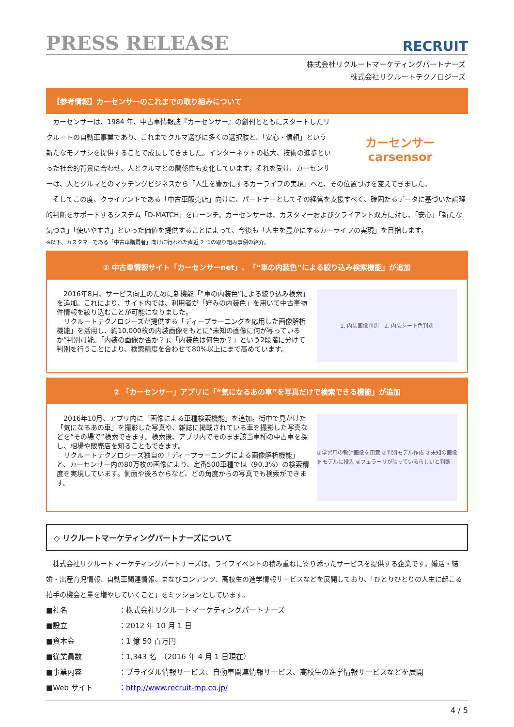PRESS RELEASE
RECRUIT
株式会社リクルートマーケティングパートナーズ
株式会社リクルートテクノロジーズ
【参考情報】カーセンサーのこれまでの取り組みについて
カーセンサー
carsensor
　カーセンサーは、1984 年、中古車情報誌『カーセンサー』の創刊とともにスタートしたリクルートの自動車事業であり、これまでクルマ選びに多くの選択肢と、「安心・信頼」という新たなモノサシを提供することで成長してきました。インターネットの拡大、技術の進歩といった社会的背景に合わせ、人とクルマとの関係性も変化しています。それを受け、カーセンサーは、人とクルマとのマッチングビジネスから「人生を豊かにするカーライフの実現」へと、その位置づけを変えてきました。
　そしてこの度、クライアントである「中古車販売店」向けに、パートナーとしてその経営を支援すべく、確固たるデータに基づいた論理的判断をサポートするシステム「D-MATCH」をローンチ。カーセンサーは、カスタマーおよびクライアント双方に対し、「安心」「新たな気づき」「使いやすさ」といった価値を提供することによって、今後も「人生を豊かにするカーライフの実現」を目指します。
※以下、カスタマーである「中古車購買者」向けに行われた直近 2 つの取り組み事例の紹介。
① 中古車情報サイト「カーセンサーnet」、「“車の内装色”による絞り込み検索機能」が追加
　2016年8月、サービス向上のために新機能「”車の内装色”による絞り込み検索」を追加。これにより、サイト内では、利用者が「好みの内装色」を用いて中古車物件情報を絞り込むことが可能になりました。
　リクルートテクノロジーズが提供する「ディープラーニングを応用した画像解析機能」を活用し、約10,000枚の内装画像をもとに“未知の画像に何が写っているか”判別可能。「内装の画像か否か？」、「内装色は何色か？」という2段階に分けて判別を行うことにより、検索精度を合わせて80%以上にまで高めています。
1. 内装画像判別　2. 内装シート色判別
② 「カーセンサー」アプリに「“気になるあの車”を写真だけで検索できる機能」が追加
　2016年10月、アプリ内に「画像による車種検索機能」を追加。街中で見かけた「気になるあの車」を撮影した写真や、雑誌に掲載されている車を撮影した写真などを“その場で”検索できます。検索後、アプリ内でそのまま該当車種の中古車を探し、相場や販売店を知ることもできます。
　リクルートテクノロジーズ独自の「ディープラーニングによる画像解析機能」と、カーセンサー内の80万枚の画像により、定番500車種では〈90.3%〉の検索精度を実現しています。側面や後ろからなど、どの角度からの写真でも検索ができます。
①学習用の教師画像を用意 ②判別モデル作成 ③未知の画像をモデルに投入 ④フェラーリが映っているらしいと判断
◇ リクルートマーケティングパートナーズについて
　株式会社リクルートマーケティングパートナーズは、ライフイベントの積み重ねに寄り添ったサービスを提供する企業です。婚活・結婚・出産育児情報、自動車関連情報、まなびコンテンツ、高校生の進学情報サービスなどを展開しており、「ひとりひとりの人生に起こる拍手の機会と量を増やしていくこと」をミッションとしています。
■社名 ：株式会社リクルートマーケティングパートナーズ
■設立 ：2012 年 10 月 1 日
■資本金 ：1 億 50 百万円
■従業員数 ：1,343 名　（2016 年 4 月 1 日現在）
■事業内容 ：ブライダル情報サービス、自動車関連情報サービス、高校生の進学情報サービスなどを展開
■Web サイト ：http://www.recruit-mp.co.jp/
4 / 5